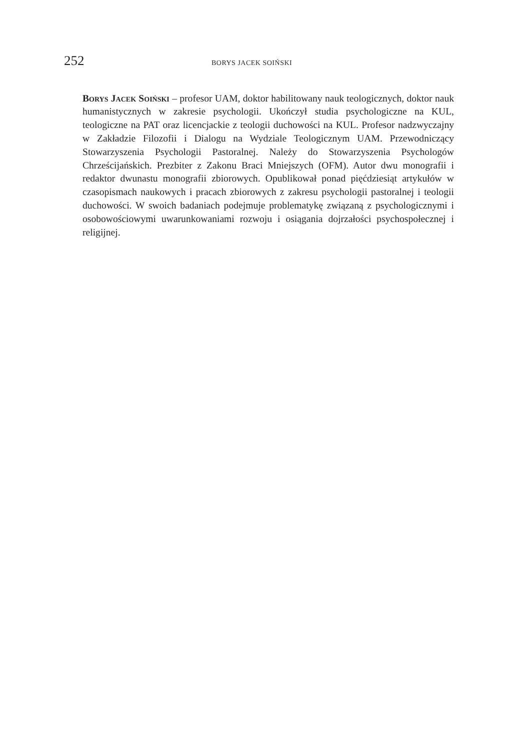252 BORYS JACEK SOIŃSKI
Borys Jacek Soiński – profesor UAM, doktor habilitowany nauk teologicznych, doktor nauk humanistycznych w zakresie psychologii. Ukończył studia psychologiczne na KUL, teologiczne na PAT oraz licencjackie z teologii duchowości na KUL. Profesor nadzwyczajny w Zakładzie Filozofii i Dialogu na Wydziale Teologicznym UAM. Przewodniczący Stowarzyszenia Psychologii Pastoralnej. Należy do Stowarzyszenia Psychologów Chrześcijańskich. Prezbiter z Zakonu Braci Mniejszych (OFM). Autor dwu monografii i redaktor dwunastu monografii zbiorowych. Opublikował ponad pięćdziesiąt artykułów w czasopismach naukowych i pracach zbiorowych z zakresu psychologii pastoralnej i teologii duchowości. W swoich badaniach podejmuje problematykę związaną z psychologicznymi i osobowościowymi uwarunkowaniami rozwoju i osiągania dojrzałości psychospołecznej i religijnej.